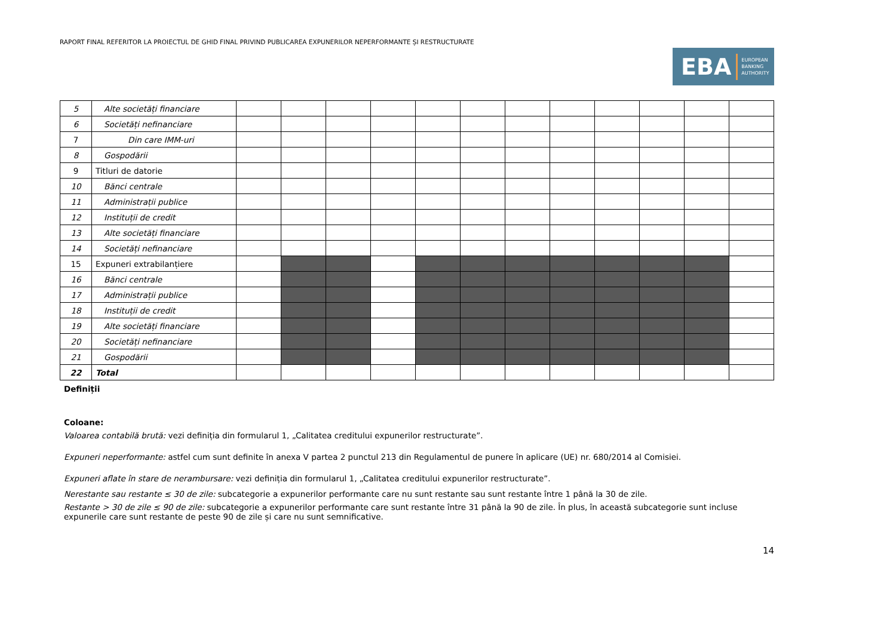RAPORT FINAL REFERITOR LA PROIECTUL DE GHID FINAL PRIVIND PUBLICAREA EXPUNERILOR NEPERFORMANTE ȘI RESTRUCTURATE
EBA EUROPEAN
BANKING
AUTHORITY
| 5 | Alte societăți financiare | | | | | | | | | | | | |
| 6 | Societăți nefinanciare | | | | | | | | | | | | |
| 7 | Din care IMM-uri | | | | | | | | | | | | |
| 8 | Gospodării | | | | | | | | | | | | |
| 9 | Titluri de datorie | | | | | | | | | | | | |
| 10 | Bănci centrale | | | | | | | | | | | | |
| 11 | Administrații publice | | | | | | | | | | | | |
| 12 | Instituții de credit | | | | | | | | | | | | |
| 13 | Alte societăți financiare | | | | | | | | | | | | |
| 14 | Societăți nefinanciare | | | | | | | | | | | | |
| 15 | Expuneri extrabilanțiere | | | | | | | | | | | | |
| 16 | Bănci centrale | | | | | | | | | | | | |
| 17 | Administrații publice | | | | | | | | | | | | |
| 18 | Instituții de credit | | | | | | | | | | | | |
| 19 | Alte societăți financiare | | | | | | | | | | | | |
| 20 | Societăți nefinanciare | | | | | | | | | | | | |
| 21 | Gospodării | | | | | | | | | | | | |
| 22 | Total | | | | | | | | | | | | |
Definiții
Coloane:
Valoarea contabilă brută: vezi definiția din formularul 1, „Calitatea creditului expunerilor restructurate”.
Expuneri neperformante: astfel cum sunt definite în anexa V partea 2 punctul 213 din Regulamentul de punere în aplicare (UE) nr. 680/2014 al Comisiei.
Expuneri aflate în stare de nerambursare: vezi definiția din formularul 1, „Calitatea creditului expunerilor restructurate”.
Nerestante sau restante ≤ 30 de zile: subcategorie a expunerilor performante care nu sunt restante sau sunt restante între 1 până la 30 de zile.
Restante > 30 de zile ≤ 90 de zile: subcategorie a expunerilor performante care sunt restante între 31 până la 90 de zile. În plus, în această subcategorie sunt incluse expunerile care sunt restante de peste 90 de zile și care nu sunt semnificative.
14